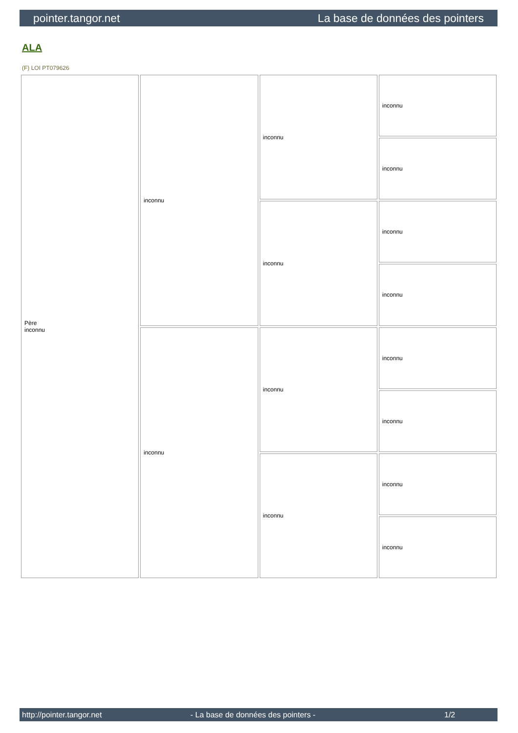pointer.tangor.net La base de données des pointers
ALA
(F) LOI PT079626
| Père inconnu | inconnu | inconnu | inconnu |
| | | | inconnu |
| | | inconnu | inconnu |
| | | | inconnu |
| | inconnu | inconnu | inconnu |
| | | | inconnu |
| | | inconnu | inconnu |
| | | | inconnu |
http://pointer.tangor.net - La base de données des pointers - 1/2